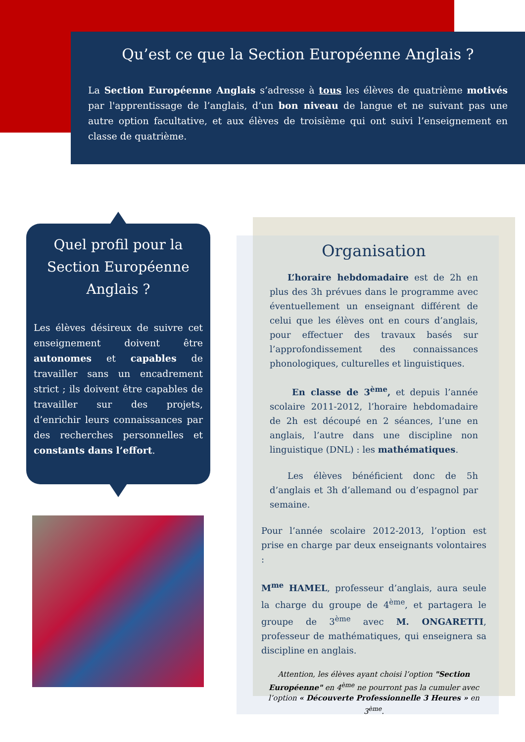Qu’est ce que la Section Européenne Anglais ?
La Section Européenne Anglais s’adresse à tous les élèves de quatrième motivés par l'apprentissage de l’anglais, d’un bon niveau de langue et ne suivant pas une autre option facultative, et aux élèves de troisième qui ont suivi l’enseignement en classe de quatrième.
Quel profil pour la Section Européenne Anglais ?
Les élèves désireux de suivre cet enseignement doivent être autonomes et capables de travailler sans un encadrement strict ; ils doivent être capables de travailler sur des projets, d’enrichir leurs connaissances par des recherches personnelles et constants dans l’effort.
Organisation
  L’horaire hebdomadaire est de 2h en plus des 3h prévues dans le programme avec éventuellement un enseignant différent de celui que les élèves ont en cours d’anglais, pour effectuer des travaux basés sur l’approfondissement des connaissances phonologiques, culturelles et linguistiques.
   En classe de 3<sup>ème</sup>, et depuis l’année scolaire 2011-2012, l’horaire hebdomadaire de 2h est découpé en 2 séances, l’une en anglais, l’autre dans une discipline non linguistique (DNL) : les mathématiques.
  Les élèves bénéficient donc de 5h d’anglais et 3h d’allemand ou d’espagnol par semaine.
Pour l’année scolaire 2012-2013, l’option est prise en charge par deux enseignants volontaires :
M<sup>me</sup> HAMEL, professeur d’anglais, aura seule la charge du groupe de 4<sup>ème</sup>, et partagera le groupe de 3<sup>ème</sup> avec M. ONGARETTI, professeur de mathématiques, qui enseignera sa discipline en anglais.
Attention, les élèves ayant choisi l’option "Section Européenne" en 4<sup>ème</sup> ne pourront pas la cumuler avec l’option « Découverte Professionnelle 3 Heures » en 3<sup>ème</sup>.